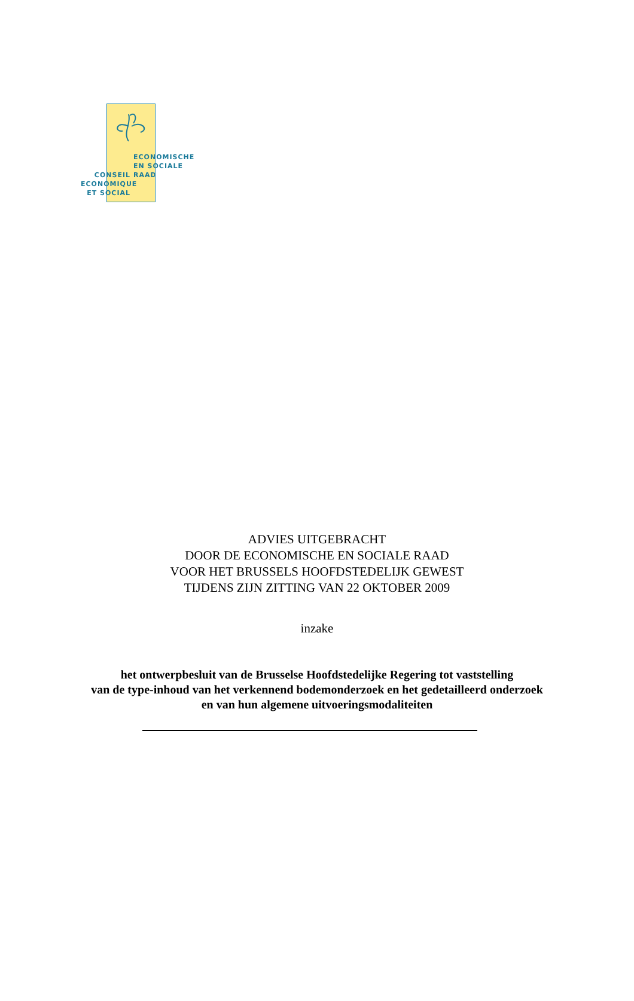ECONOMISCHE
EN SOCIALE
RAAD
CONSEIL
ECONOMIQUE
ET SOCIAL
ADVIES UITGEBRACHT
DOOR DE ECONOMISCHE EN SOCIALE RAAD
VOOR HET BRUSSELS HOOFDSTEDELIJK GEWEST
TIJDENS ZIJN ZITTING VAN 22 OKTOBER 2009
inzake
het ontwerpbesluit van de Brusselse Hoofdstedelijke Regering tot vaststelling
van de type-inhoud van het verkennend bodemonderzoek en het gedetailleerd onderzoek
en van hun algemene uitvoeringsmodaliteiten